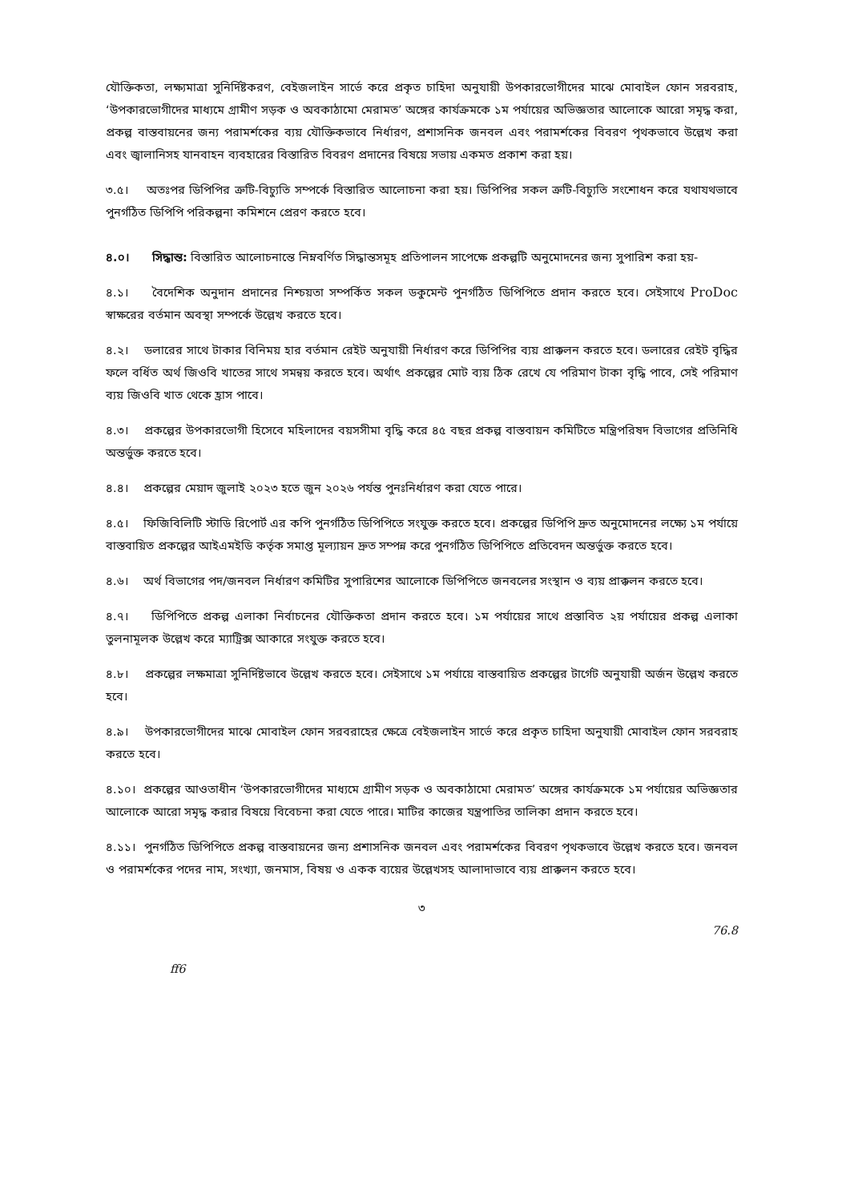যৌক্তিকতা, লক্ষ্যমাত্রা সুনির্দিষ্টকরণ, বেইজলাইন সার্ভে করে প্রকৃত চাহিদা অনুযায়ী উপকারভোগীদের মাঝে মোবাইল ফোন সরবরাহ, ‘উপকারভোগীদের মাধ্যমে গ্রামীণ সড়ক ও অবকাঠামো মেরামত’ অঙ্গের কার্যক্রমকে ১ম পর্যায়ের অভিজ্ঞতার আলোকে আরো সমৃদ্ধ করা, প্রকল্প বাস্তবায়নের জন্য পরামর্শকের ব্যয় যৌক্তিকভাবে নির্ধারণ, প্রশাসনিক জনবল এবং পরামর্শকের বিবরণ পৃথকভাবে উল্লেখ করা এবং জ্বালানিসহ যানবাহন ব্যবহারের বিস্তারিত বিবরণ প্রদানের বিষয়ে সভায় একমত প্রকাশ করা হয়।
৩.৫। অতঃপর ডিপিপির ত্রুটি-বিচ্যুতি সম্পর্কে বিস্তারিত আলোচনা করা হয়। ডিপিপির সকল ত্রুটি-বিচ্যুতি সংশোধন করে যথাযথভাবে পুনর্গঠিত ডিপিপি পরিকল্পনা কমিশনে প্রেরণ করতে হবে।
৪.০। সিদ্ধান্ত: বিস্তারিত আলোচনান্তে নিম্নবর্ণিত সিদ্ধান্তসমূহ প্রতিপালন সাপেক্ষে প্রকল্পটি অনুমোদনের জন্য সুপারিশ করা হয়-
৪.১। বৈদেশিক অনুদান প্রদানের নিশ্চয়তা সম্পর্কিত সকল ডকুমেন্ট পুনর্গঠিত ডিপিপিতে প্রদান করতে হবে। সেইসাথে ProDoc স্বাক্ষরের বর্তমান অবস্থা সম্পর্কে উল্লেখ করতে হবে।
৪.২। ডলারের সাথে টাকার বিনিময় হার বর্তমান রেইট অনুযায়ী নির্ধারণ করে ডিপিপির ব্যয় প্রাক্কলন করতে হবে। ডলারের রেইট বৃদ্ধির ফলে বর্ধিত অর্থ জিওবি খাতের সাথে সমন্বয় করতে হবে। অর্থাৎ প্রকল্পের মোট ব্যয় ঠিক রেখে যে পরিমাণ টাকা বৃদ্ধি পাবে, সেই পরিমাণ ব্যয় জিওবি খাত থেকে হ্রাস পাবে।
৪.৩। প্রকল্পের উপকারভোগী হিসেবে মহিলাদের বয়সসীমা বৃদ্ধি করে ৪৫ বছর প্রকল্প বাস্তবায়ন কমিটিতে মন্ত্রিপরিষদ বিভাগের প্রতিনিধি অন্তর্ভুক্ত করতে হবে।
৪.৪। প্রকল্পের মেয়াদ জুলাই ২০২৩ হতে জুন ২০২৬ পর্যন্ত পুনঃনির্ধারণ করা যেতে পারে।
৪.৫। ফিজিবিলিটি স্টাডি রিপোর্ট এর কপি পুনর্গঠিত ডিপিপিতে সংযুক্ত করতে হবে। প্রকল্পের ডিপিপি দ্রুত অনুমোদনের লক্ষ্যে ১ম পর্যায়ে বাস্তবায়িত প্রকল্পের আইএমইডি কর্তৃক সমাপ্ত মূল্যায়ন দ্রুত সম্পন্ন করে পুনর্গঠিত ডিপিপিতে প্রতিবেদন অন্তর্ভুক্ত করতে হবে।
৪.৬। অর্থ বিভাগের পদ/জনবল নির্ধারণ কমিটির সুপারিশের আলোকে ডিপিপিতে জনবলের সংস্থান ও ব্যয় প্রাক্কলন করতে হবে।
৪.৭। ডিপিপিতে প্রকল্প এলাকা নির্বাচনের যৌক্তিকতা প্রদান করতে হবে। ১ম পর্যায়ের সাথে প্রস্তাবিত ২য় পর্যায়ের প্রকল্প এলাকা তুলনামূলক উল্লেখ করে ম্যাট্রিক্স আকারে সংযুক্ত করতে হবে।
৪.৮। প্রকল্পের লক্ষমাত্রা সুনির্দিষ্টভাবে উল্লেখ করতে হবে। সেইসাথে ১ম পর্যায়ে বাস্তবায়িত প্রকল্পের টার্গেট অনুযায়ী অর্জন উল্লেখ করতে হবে।
৪.৯। উপকারভোগীদের মাঝে মোবাইল ফোন সরবরাহের ক্ষেত্রে বেইজলাইন সার্ভে করে প্রকৃত চাহিদা অনুযায়ী মোবাইল ফোন সরবরাহ করতে হবে।
৪.১০। প্রকল্পের আওতাধীন ‘উপকারভোগীদের মাধ্যমে গ্রামীণ সড়ক ও অবকাঠামো মেরামত’ অঙ্গের কার্যক্রমকে ১ম পর্যায়ের অভিজ্ঞতার আলোকে আরো সমৃদ্ধ করার বিষয়ে বিবেচনা করা যেতে পারে। মাটির কাজের যন্ত্রপাতির তালিকা প্রদান করতে হবে।
৪.১১। পুনর্গঠিত ডিপিপিতে প্রকল্প বাস্তবায়নের জন্য প্রশাসনিক জনবল এবং পরামর্শকের বিবরণ পৃথকভাবে উল্লেখ করতে হবে। জনবল ও পরামর্শকের পদের নাম, সংখ্যা, জনমাস, বিষয় ও একক ব্যয়ের উল্লেখসহ আলাদাভাবে ব্যয় প্রাক্কলন করতে হবে।
৩
76.8
ff6